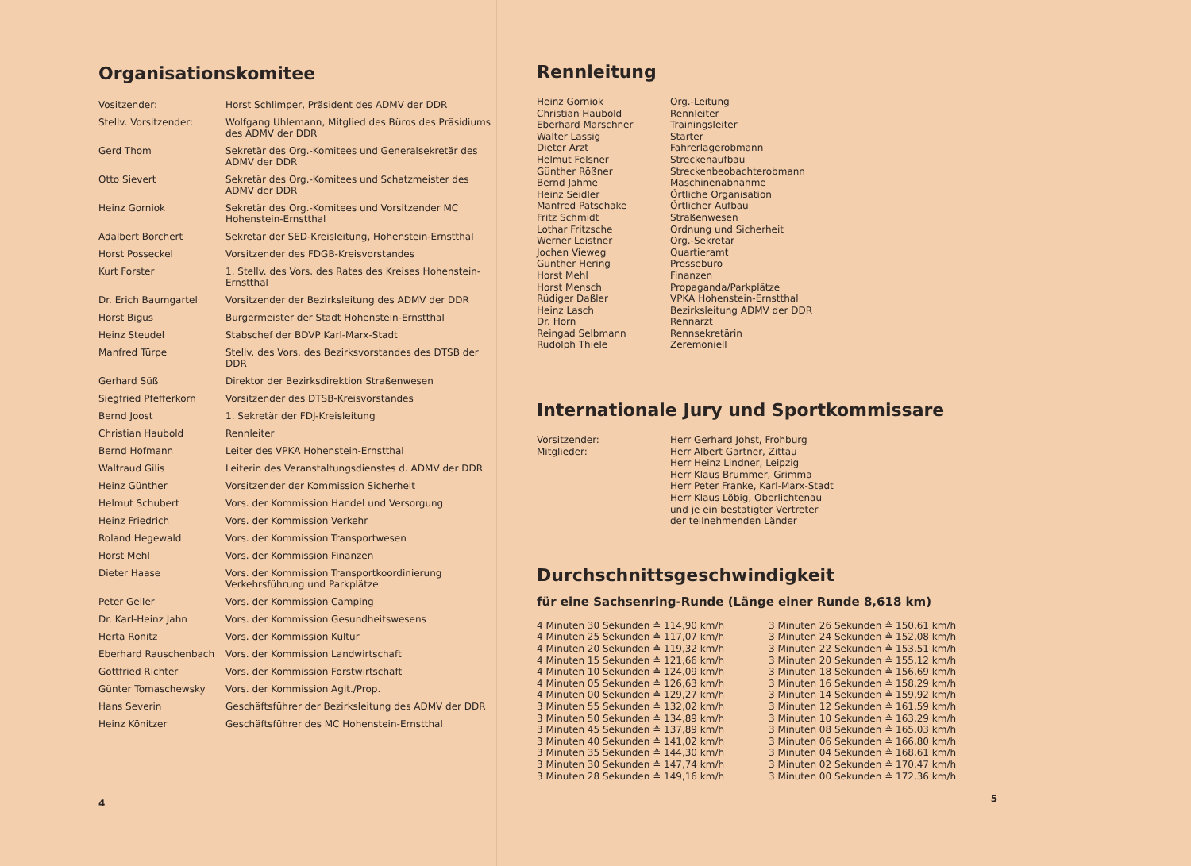Organisationskomitee
| Vositzender: | Horst Schlimper, Präsident des ADMV der DDR |
| Stellv. Vorsitzender: | Wolfgang Uhlemann, Mitglied des Büros des Präsidiums des ADMV der DDR |
| Gerd Thom | Sekretär des Org.-Komitees und Generalsekretär des ADMV der DDR |
| Otto Sievert | Sekretär des Org.-Komitees und Schatzmeister des ADMV der DDR |
| Heinz Gorniok | Sekretär des Org.-Komitees und Vorsitzender MC Hohenstein-Ernstthal |
| Adalbert Borchert | Sekretär der SED-Kreisleitung, Hohenstein-Ernstthal |
| Horst Posseckel | Vorsitzender des FDGB-Kreisvorstandes |
| Kurt Forster | 1. Stellv. des Vors. des Rates des Kreises Hohenstein-Ernstthal |
| Dr. Erich Baumgartel | Vorsitzender der Bezirksleitung des ADMV der DDR |
| Horst Bigus | Bürgermeister der Stadt Hohenstein-Ernstthal |
| Heinz Steudel | Stabschef der BDVP Karl-Marx-Stadt |
| Manfred Türpe | Stellv. des Vors. des Bezirksvorstandes des DTSB der DDR |
| Gerhard Süß | Direktor der Bezirksdirektion Straßenwesen |
| Siegfried Pfefferkorn | Vorsitzender des DTSB-Kreisvorstandes |
| Bernd Joost | 1. Sekretär der FDJ-Kreisleitung |
| Christian Haubold | Rennleiter |
| Bernd Hofmann | Leiter des VPKA Hohenstein-Ernstthal |
| Waltraud Gilis | Leiterin des Veranstaltungsdienstes d. ADMV der DDR |
| Heinz Günther | Vorsitzender der Kommission Sicherheit |
| Helmut Schubert | Vors. der Kommission Handel und Versorgung |
| Heinz Friedrich | Vors. der Kommission Verkehr |
| Roland Hegewald | Vors. der Kommission Transportwesen |
| Horst Mehl | Vors. der Kommission Finanzen |
| Dieter Haase | Vors. der Kommission Transportkoordinierung Verkehrsführung und Parkplätze |
| Peter Geiler | Vors. der Kommission Camping |
| Dr. Karl-Heinz Jahn | Vors. der Kommission Gesundheitswesens |
| Herta Rönitz | Vors. der Kommission Kultur |
| Eberhard Rauschenbach | Vors. der Kommission Landwirtschaft |
| Gottfried Richter | Vors. der Kommission Forstwirtschaft |
| Günter Tomaschewsky | Vors. der Kommission Agit./Prop. |
| Hans Severin | Geschäftsführer der Bezirksleitung des ADMV der DDR |
| Heinz Könitzer | Geschäftsführer des MC Hohenstein-Ernstthal |
4
Rennleitung
| Heinz Gorniok Christian Haubold Eberhard Marschner Walter Lässig Dieter Arzt Helmut Felsner Günther Rößner Bernd Jahme Heinz Seidler Manfred Patschäke Fritz Schmidt Lothar Fritzsche Werner Leistner Jochen Vieweg Günther Hering Horst Mehl Horst Mensch Rüdiger Daßler Heinz Lasch Dr. Horn Reingad Selbmann Rudolph Thiele | Org.-Leitung Rennleiter Trainingsleiter Starter Fahrerlagerobmann Streckenaufbau Streckenbeobachterobmann Maschinenabnahme Örtliche Organisation Örtlicher Aufbau Straßenwesen Ordnung und Sicherheit Org.-Sekretär Quartieramt Pressebüro Finanzen Propaganda/Parkplätze VPKA Hohenstein-Ernstthal Bezirksleitung ADMV der DDR Rennarzt Rennsekretärin Zeremoniell |
Internationale Jury und Sportkommissare
| Vorsitzender: Mitglieder: | Herr Gerhard Johst, Frohburg Herr Albert Gärtner, Zittau Herr Heinz Lindner, Leipzig Herr Klaus Brummer, Grimma Herr Peter Franke, Karl-Marx-Stadt Herr Klaus Löbig, Oberlichtenau und je ein bestätigter Vertreter der teilnehmenden Länder |
Durchschnittsgeschwindigkeit
für eine Sachsenring-Runde (Länge einer Runde 8,618 km)
| 4 Minuten 30 Sekunden ≙ 114,90 km/h 4 Minuten 25 Sekunden ≙ 117,07 km/h 4 Minuten 20 Sekunden ≙ 119,32 km/h 4 Minuten 15 Sekunden ≙ 121,66 km/h 4 Minuten 10 Sekunden ≙ 124,09 km/h 4 Minuten 05 Sekunden ≙ 126,63 km/h 4 Minuten 00 Sekunden ≙ 129,27 km/h 3 Minuten 55 Sekunden ≙ 132,02 km/h 3 Minuten 50 Sekunden ≙ 134,89 km/h 3 Minuten 45 Sekunden ≙ 137,89 km/h 3 Minuten 40 Sekunden ≙ 141,02 km/h 3 Minuten 35 Sekunden ≙ 144,30 km/h 3 Minuten 30 Sekunden ≙ 147,74 km/h 3 Minuten 28 Sekunden ≙ 149,16 km/h | 3 Minuten 26 Sekunden ≙ 150,61 km/h 3 Minuten 24 Sekunden ≙ 152,08 km/h 3 Minuten 22 Sekunden ≙ 153,51 km/h 3 Minuten 20 Sekunden ≙ 155,12 km/h 3 Minuten 18 Sekunden ≙ 156,69 km/h 3 Minuten 16 Sekunden ≙ 158,29 km/h 3 Minuten 14 Sekunden ≙ 159,92 km/h 3 Minuten 12 Sekunden ≙ 161,59 km/h 3 Minuten 10 Sekunden ≙ 163,29 km/h 3 Minuten 08 Sekunden ≙ 165,03 km/h 3 Minuten 06 Sekunden ≙ 166,80 km/h 3 Minuten 04 Sekunden ≙ 168,61 km/h 3 Minuten 02 Sekunden ≙ 170,47 km/h 3 Minuten 00 Sekunden ≙ 172,36 km/h |
5